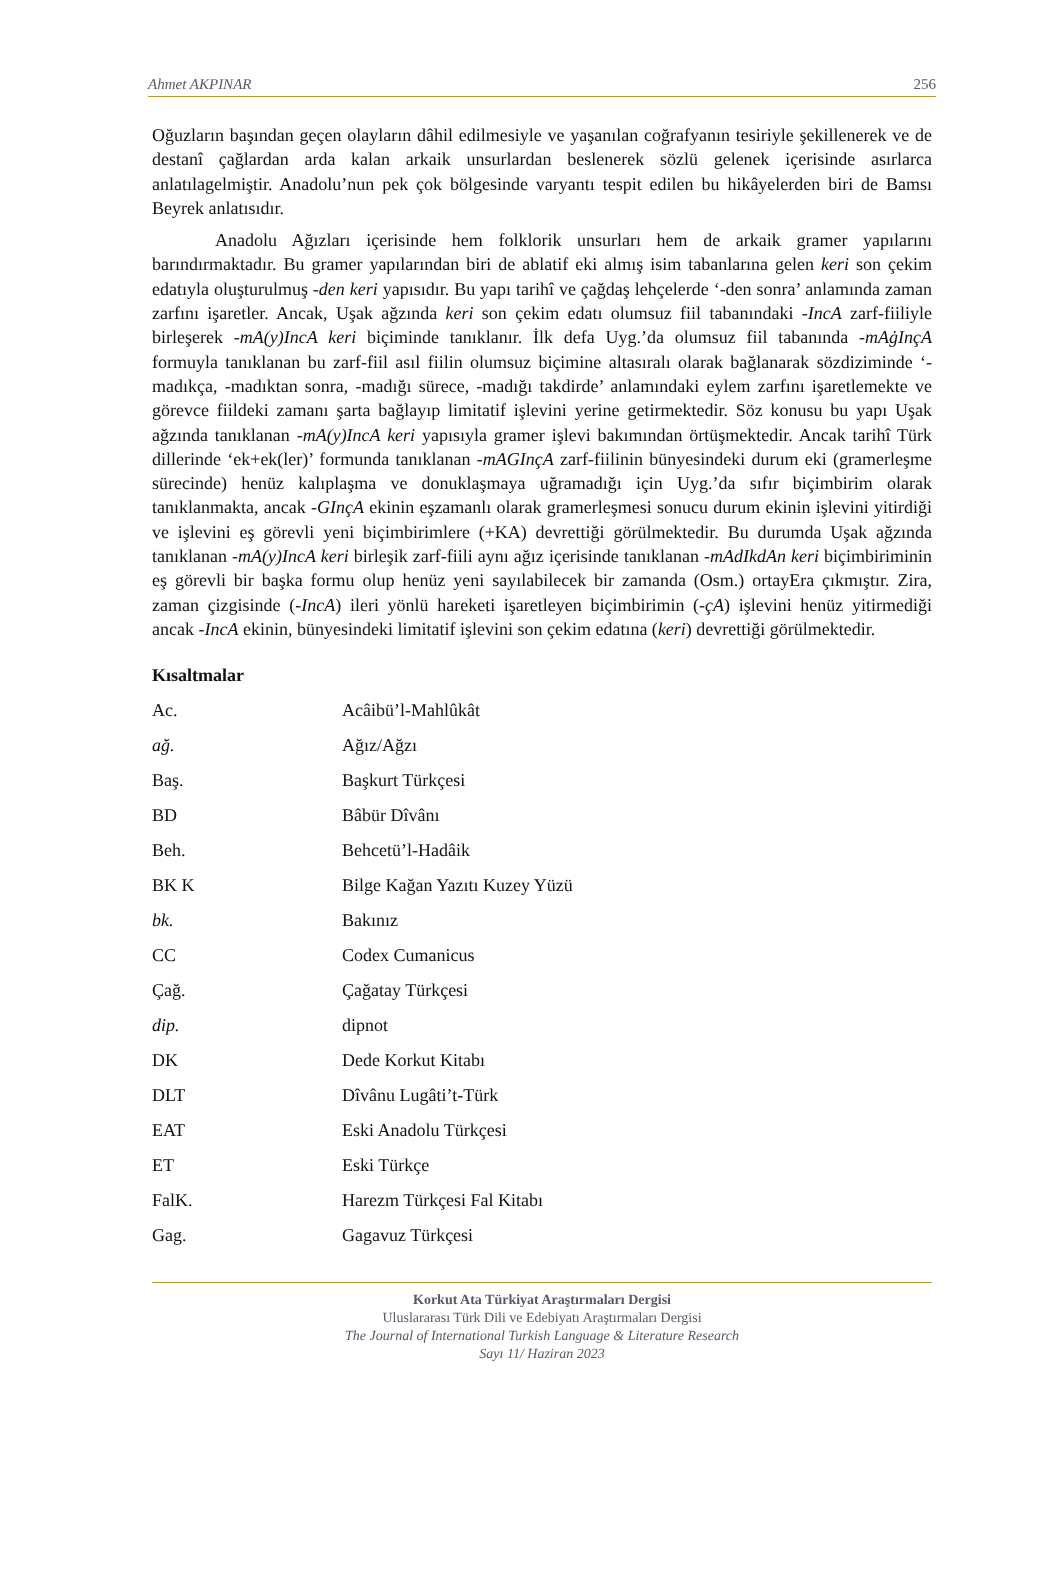Ahmet AKPINAR 256
Oğuzların başından geçen olayların dâhil edilmesiyle ve yaşanılan coğrafyanın tesiriyle şekillenerek ve de destanî çağlardan arda kalan arkaik unsurlardan beslenerek sözlü gelenek içerisinde asırlarca anlatılagelmiştir. Anadolu’nun pek çok bölgesinde varyantı tespit edilen bu hikâyelerden biri de Bamsı Beyrek anlatısıdır.
Anadolu Ağızları içerisinde hem folklorik unsurları hem de arkaik gramer yapılarını barındırmaktadır. Bu gramer yapılarından biri de ablatif eki almış isim tabanlarına gelen keri son çekim edatıyla oluşturulmuş -den keri yapısıdır. Bu yapı tarihî ve çağdaş lehçelerde ‘-den sonra’ anlamında zaman zarfını işaretler. Ancak, Uşak ağzında keri son çekim edatı olumsuz fiil tabanındaki -IncA zarf-fiiliyle birleşerek -mA(y)IncA keri biçiminde tanıklanır. İlk defa Uyg.’da olumsuz fiil tabanında -mAġInçA formuyla tanıklanan bu zarf-fiil asıl fiilin olumsuz biçimine altasıralı olarak bağlanarak sözdiziminde ‘-madıkça, -madıktan sonra, -madığı sürece, -madığı takdirde’ anlamındaki eylem zarfını işaretlemekte ve görevce fiildeki zamanı şarta bağlayıp limitatif işlevini yerine getirmektedir. Söz konusu bu yapı Uşak ağzında tanıklanan -mA(y)IncA keri yapısıyla gramer işlevi bakımından örtüşmektedir. Ancak tarihî Türk dillerinde ‘ek+ek(ler)’ formunda tanıklanan -mAGInçA zarf-fiilinin bünyesindeki durum eki (gramerleşme sürecinde) henüz kalıplaşma ve donuklaşmaya uğramadığı için Uyg.’da sıfır biçimbirim olarak tanıklanmakta, ancak -GInçA ekinin eşzamanlı olarak gramerleşmesi sonucu durum ekinin işlevini yitirdiği ve işlevini eş görevli yeni biçimbirimlere (+KA) devrettiği görülmektedir. Bu durumda Uşak ağzında tanıklanan -mA(y)IncA keri birleşik zarf-fiili aynı ağız içerisinde tanıklanan -mAdIkdAn keri biçimbiriminin eş görevli bir başka formu olup henüz yeni sayılabilecek bir zamanda (Osm.) ortayEra çıkmıştır. Zira, zaman çizgisinde (-IncA) ileri yönlü hareketi işaretleyen biçimbirimin (-çA) işlevini henüz yitirmediği ancak -IncA ekinin, bünyesindeki limitatif işlevini son çekim edatına (keri) devrettiği görülmektedir.
Kısaltmalar
| Ac. | Acâibü’l-Mahlûkât |
| ağ. | Ağız/Ağzı |
| Baş. | Başkurt Türkçesi |
| BD | Bâbür Dîvânı |
| Beh. | Behcetü’l-Hadâik |
| BK K | Bilge Kağan Yazıtı Kuzey Yüzü |
| bk. | Bakınız |
| CC | Codex Cumanicus |
| Çağ. | Çağatay Türkçesi |
| dip. | dipnot |
| DK | Dede Korkut Kitabı |
| DLT | Dîvânu Lugâti’t-Türk |
| EAT | Eski Anadolu Türkçesi |
| ET | Eski Türkçe |
| FalK. | Harezm Türkçesi Fal Kitabı |
| Gag. | Gagavuz Türkçesi |
Korkut Ata Türkiyat Araştırmaları Dergisi
Uluslararası Türk Dili ve Edebiyatı Araştırmaları Dergisi
The Journal of International Turkish Language & Literature Research
Sayı 11/ Haziran 2023